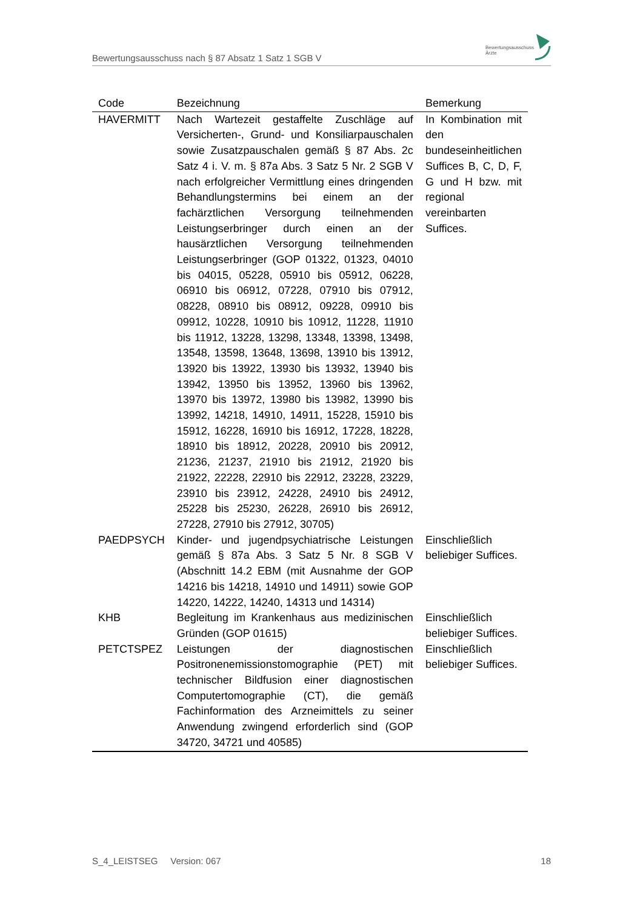Bewertungsausschuss nach § 87 Absatz 1 Satz 1 SGB V
Bewertungsausschuss
Ärzte
| Code | Bezeichnung | Bemerkung |
| --- | --- | --- |
| HAVERMITT | Nach Wartezeit gestaffelte Zuschläge auf Versicherten-, Grund- und Konsiliarpauschalen sowie Zusatzpauschalen gemäß § 87 Abs. 2c Satz 4 i. V. m. § 87a Abs. 3 Satz 5 Nr. 2 SGB V nach erfolgreicher Vermittlung eines dringenden Behandlungstermins bei einem an der fachärztlichen Versorgung teilnehmenden Leistungserbringer durch einen an der hausärztlichen Versorgung teilnehmenden Leistungserbringer (GOP 01322, 01323, 04010 bis 04015, 05228, 05910 bis 05912, 06228, 06910 bis 06912, 07228, 07910 bis 07912, 08228, 08910 bis 08912, 09228, 09910 bis 09912, 10228, 10910 bis 10912, 11228, 11910 bis 11912, 13228, 13298, 13348, 13398, 13498, 13548, 13598, 13648, 13698, 13910 bis 13912, 13920 bis 13922, 13930 bis 13932, 13940 bis 13942, 13950 bis 13952, 13960 bis 13962, 13970 bis 13972, 13980 bis 13982, 13990 bis 13992, 14218, 14910, 14911, 15228, 15910 bis 15912, 16228, 16910 bis 16912, 17228, 18228, 18910 bis 18912, 20228, 20910 bis 20912, 21236, 21237, 21910 bis 21912, 21920 bis 21922, 22228, 22910 bis 22912, 23228, 23229, 23910 bis 23912, 24228, 24910 bis 24912, 25228 bis 25230, 26228, 26910 bis 26912, 27228, 27910 bis 27912, 30705) | In Kombination mit den bundeseinheitlichen Suffices B, C, D, F, G und H bzw. mit regional vereinbarten Suffices. |
| PAEDPSYCH | Kinder- und jugendpsychiatrische Leistungen gemäß § 87a Abs. 3 Satz 5 Nr. 8 SGB V (Abschnitt 14.2 EBM (mit Ausnahme der GOP 14216 bis 14218, 14910 und 14911) sowie GOP 14220, 14222, 14240, 14313 und 14314) | Einschließlich beliebiger Suffices. |
| KHB | Begleitung im Krankenhaus aus medizinischen Gründen (GOP 01615) | Einschließlich beliebiger Suffices. |
| PETCTSPEZ | Leistungen der diagnostischen Positronenemissionstomographie (PET) mit technischer Bildfusion einer diagnostischen Computertomographie (CT), die gemäß Fachinformation des Arzneimittels zu seiner Anwendung zwingend erforderlich sind (GOP 34720, 34721 und 40585) | Einschließlich beliebiger Suffices. |
S_4_LEISTSEG Version: 067 18